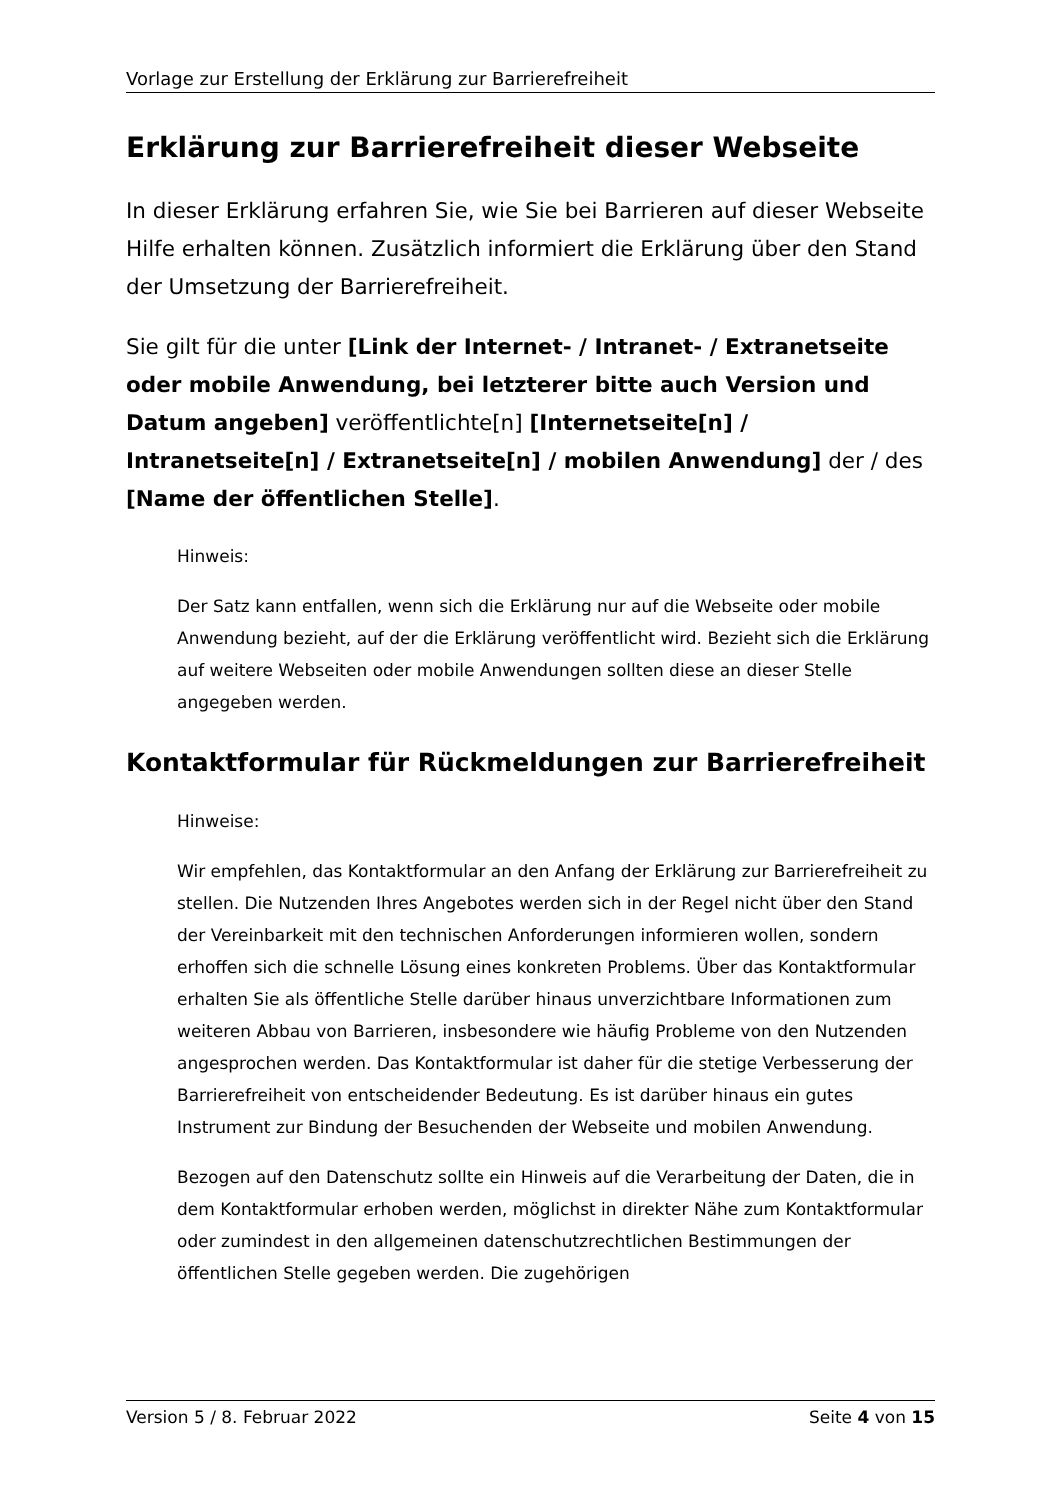Vorlage zur Erstellung der Erklärung zur Barrierefreiheit
Erklärung zur Barrierefreiheit dieser Webseite
In dieser Erklärung erfahren Sie, wie Sie bei Barrieren auf dieser Webseite Hilfe erhalten können. Zusätzlich informiert die Erklärung über den Stand der Umsetzung der Barrierefreiheit.
Sie gilt für die unter [Link der Internet- / Intranet- / Extranetseite oder mobile Anwendung, bei letzterer bitte auch Version und Datum angeben] veröffentlichte[n] [Internetseite[n] / Intranetseite[n] / Extranetseite[n] / mobilen Anwendung] der / des [Name der öffentlichen Stelle].
Hinweis:
Der Satz kann entfallen, wenn sich die Erklärung nur auf die Webseite oder mobile Anwendung bezieht, auf der die Erklärung veröffentlicht wird. Bezieht sich die Erklärung auf weitere Webseiten oder mobile Anwendungen sollten diese an dieser Stelle angegeben werden.
Kontaktformular für Rückmeldungen zur Barrierefreiheit
Hinweise:
Wir empfehlen, das Kontaktformular an den Anfang der Erklärung zur Barrierefreiheit zu stellen. Die Nutzenden Ihres Angebotes werden sich in der Regel nicht über den Stand der Vereinbarkeit mit den technischen Anforderungen informieren wollen, sondern erhoffen sich die schnelle Lösung eines konkreten Problems. Über das Kontaktformular erhalten Sie als öffentliche Stelle darüber hinaus unverzichtbare Informationen zum weiteren Abbau von Barrieren, insbesondere wie häufig Probleme von den Nutzenden angesprochen werden. Das Kontaktformular ist daher für die stetige Verbesserung der Barrierefreiheit von entscheidender Bedeutung. Es ist darüber hinaus ein gutes Instrument zur Bindung der Besuchenden der Webseite und mobilen Anwendung.
Bezogen auf den Datenschutz sollte ein Hinweis auf die Verarbeitung der Daten, die in dem Kontaktformular erhoben werden, möglichst in direkter Nähe zum Kontaktformular oder zumindest in den allgemeinen datenschutzrechtlichen Bestimmungen der öffentlichen Stelle gegeben werden. Die zugehörigen
Version 5 / 8. Februar 2022 Seite 4 von 15